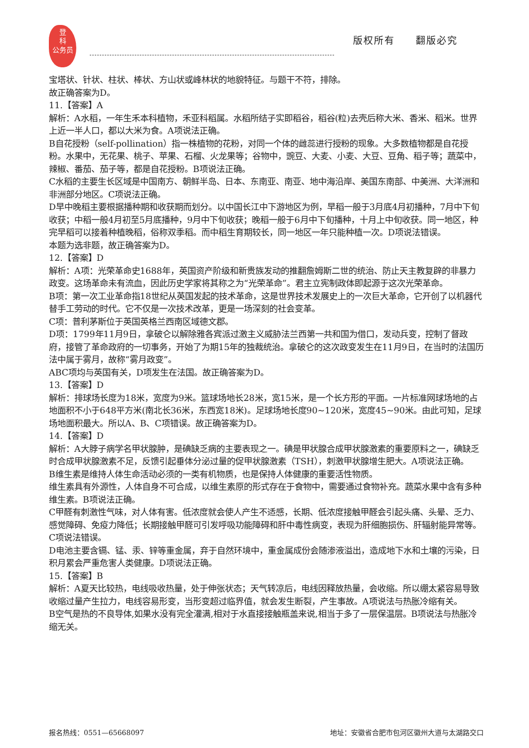登
科
公务员
版权所有　　翻版必究
宝塔状、针状、柱状、棒状、方山状或峰林状的地貌特征。与题干不符，排除。
故正确答案为D。
11.【答案】A
解析：A水稻，一年生禾本科植物，禾亚科稻属。水稻所结子实即稻谷，稻谷(粒)去壳后称大米、香米、稻米。世界上近一半人口，都以大米为食。A项说法正确。
B自花授粉（self-pollination）指一株植物的花粉，对同一个体的雌蕊进行授粉的现象。大多数植物都是自花授粉。水果中，无花果、桃子、苹果、石榴、火龙果等；谷物中，豌豆、大麦、小麦、大豆、豆角、稻子等；蔬菜中，辣椒、番茄、茄子等，都是自花授粉。B项说法正确。
C水稻的主要生长区域是中国南方、朝鲜半岛、日本、东南亚、南亚、地中海沿岸、美国东南部、中美洲、大洋洲和非洲部分地区。C项说法正确。
D早中晚稻主要根据播种期和收获期而划分。以中国长江中下游地区为例，早稻一般于3月底4月初播种，7月中下旬收获；中稻一般4月初至5月底播种，9月中下旬收获；晚稻一般于6月中下旬播种，十月上中旬收获。同一地区，种完早稻可以接着种植晚稻，俗称双季稻。而中稻生育期较长，同一地区一年只能种植一次。D项说法错误。
本题为选非题，故正确答案为D。
12.【答案】D
解析：A项：光荣革命史1688年，英国资产阶级和新贵族发动的推翻詹姆斯二世的统治、防止天主教复辟的非暴力政变。这场革命未有流血，因此历史学家将其称之为“光荣革命”。君主立宪制政体即起源于这次光荣革命。
B项：第一次工业革命指18世纪从英国发起的技术革命，这是世界技术发展史上的一次巨大革命，它开创了以机器代替手工劳动的时代。它不仅是一次技术改革，更是一场深刻的社会变革。
C项：普利茅斯位于英国英格兰西南区域德文郡。
D项：1799年11月9日，拿破仑以解除雅各宾派过激主义威胁法兰西第一共和国为借口，发动兵变，控制了督政府，接管了革命政府的一切事务，开始了为期15年的独裁统治。拿破仑的这次政变发生在11月9日，在当时的法国历法中属于雾月，故称“雾月政变”。
ABC项均与英国有关，D项发生在法国。故正确答案为D。
13.【答案】D
解析：排球场长度为18米，宽度为9米。篮球场地长28米，宽15米，是一个长方形的平面。一片标准网球场地的占地面积不小于648平方米(南北长36米，东西宽18米)。足球场地长度90~120米，宽度45~90米。由此可知，足球场地面积最大。所以A、B、C项错误。故正确答案为D。
14.【答案】D
解析：A大脖子病学名甲状腺肿，是碘缺乏病的主要表现之一。碘是甲状腺合成甲状腺激素的重要原料之一，碘缺乏时合成甲状腺激素不足，反馈引起垂体分泌过量的促甲状腺激素（TSH），刺激甲状腺增生肥大。A项说法正确。
B维生素是维持人体生命活动必须的一类有机物质，也是保持人体健康的重要活性物质。
维生素具有外源性，人体自身不可合成，以维生素原的形式存在于食物中，需要通过食物补充。蔬菜水果中含有多种维生素。B项说法正确。
C甲醛有刺激性气味，对人体有害。低浓度就会使人产生不适感，长期、低浓度接触甲醛会引起头痛、头晕、乏力、感觉障碍、免疫力降低；长期接触甲醛可引发呼吸功能障碍和肝中毒性病变，表现为肝细胞损伤、肝辐射能异常等。C项说法错误。
D电池主要含镉、锰、汞、锌等重金属，弃于自然环境中，重金属成份会随渗液溢出，造成地下水和土壤的污染，日积月累会严重危害人类健康。D项说法正确。
15.【答案】B
解析：A夏天比较热，电线吸收热量，处于伸张状态；天气转凉后，电线因释放热量，会收缩。所以绷太紧容易导致收缩过量产生拉力，电线容易形变，当形变超过临界值，就会发生断裂，产生事故。A项说法与热胀冷缩有关。
B空气是热的不良导体,如果水没有完全灌满,相对于水直接接触瓶盖来说,相当于多了一层保温层。B项说法与热胀冷缩无关。
报名热线：0551—65668097 地址：安徽省合肥市包河区徽州大道与太湖路交口